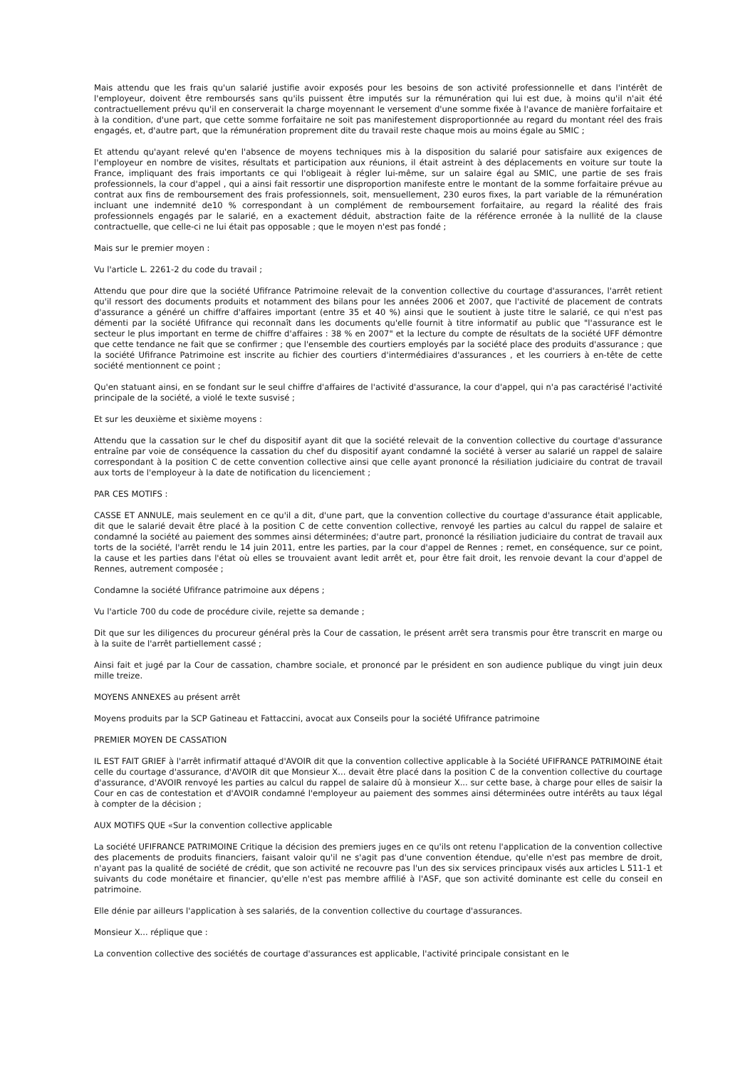Mais attendu que les frais qu'un salarié justifie avoir exposés pour les besoins de son activité professionnelle et dans l'intérêt de l'employeur, doivent être remboursés sans qu'ils puissent être imputés sur la rémunération qui lui est due, à moins qu'il n'ait été contractuellement prévu qu'il en conserverait la charge moyennant le versement d'une somme fixée à l'avance de manière forfaitaire et à la condition, d'une part, que cette somme forfaitaire ne soit pas manifestement disproportionnée au regard du montant réel des frais engagés, et, d'autre part, que la rémunération proprement dite du travail reste chaque mois au moins égale au SMIC ;
Et attendu qu'ayant relevé qu'en l'absence de moyens techniques mis à la disposition du salarié pour satisfaire aux exigences de l'employeur en nombre de visites, résultats et participation aux réunions, il était astreint à des déplacements en voiture sur toute la France, impliquant des frais importants ce qui l'obligeait à régler lui-même, sur un salaire égal au SMIC, une partie de ses frais professionnels, la cour d'appel , qui a ainsi fait ressortir une disproportion manifeste entre le montant de la somme forfaitaire prévue au contrat aux fins de remboursement des frais professionnels, soit, mensuellement, 230 euros fixes, la part variable de la rémunération incluant une indemnité de10 % correspondant à un complément de remboursement forfaitaire, au regard la réalité des frais professionnels engagés par le salarié, en a exactement déduit, abstraction faite de la référence erronée à la nullité de la clause contractuelle, que celle-ci ne lui était pas opposable ; que le moyen n'est pas fondé ;
Mais sur le premier moyen :
Vu l'article L. 2261-2 du code du travail ;
Attendu que pour dire que la société Ufifrance Patrimoine relevait de la convention collective du courtage d'assurances, l'arrêt retient qu'il ressort des documents produits et notamment des bilans pour les années 2006 et 2007, que l'activité de placement de contrats d'assurance a généré un chiffre d'affaires important (entre 35 et 40 %) ainsi que le soutient à juste titre le salarié, ce qui n'est pas démenti par la société Ufifrance qui reconnaît dans les documents qu'elle fournit à titre informatif au public que "l'assurance est le secteur le plus important en terme de chiffre d'affaires : 38 % en 2007" et la lecture du compte de résultats de la société UFF démontre que cette tendance ne fait que se confirmer ; que l'ensemble des courtiers employés par la société place des produits d'assurance ; que la société Ufifrance Patrimoine est inscrite au fichier des courtiers d'intermédiaires d'assurances , et les courriers à en-tête de cette société mentionnent ce point ;
Qu'en statuant ainsi, en se fondant sur le seul chiffre d'affaires de l'activité d'assurance, la cour d'appel, qui n'a pas caractérisé l'activité principale de la société, a violé le texte susvisé ;
Et sur les deuxième et sixième moyens :
Attendu que la cassation sur le chef du dispositif ayant dit que la société relevait de la convention collective du courtage d'assurance entraîne par voie de conséquence la cassation du chef du dispositif ayant condamné la société à verser au salarié un rappel de salaire correspondant à la position C de cette convention collective ainsi que celle ayant prononcé la résiliation judiciaire du contrat de travail aux torts de l'employeur à la date de notification du licenciement ;
PAR CES MOTIFS :
CASSE ET ANNULE, mais seulement en ce qu'il a dit, d'une part, que la convention collective du courtage d'assurance était applicable, dit que le salarié devait être placé à la position C de cette convention collective, renvoyé les parties au calcul du rappel de salaire et condamné la société au paiement des sommes ainsi déterminées; d'autre part, prononcé la résiliation judiciaire du contrat de travail aux torts de la société, l'arrêt rendu le 14 juin 2011, entre les parties, par la cour d'appel de Rennes ; remet, en conséquence, sur ce point, la cause et les parties dans l'état où elles se trouvaient avant ledit arrêt et, pour être fait droit, les renvoie devant la cour d'appel de Rennes, autrement composée ;
Condamne la société Ufifrance patrimoine aux dépens ;
Vu l'article 700 du code de procédure civile, rejette sa demande ;
Dit que sur les diligences du procureur général près la Cour de cassation, le présent arrêt sera transmis pour être transcrit en marge ou à la suite de l'arrêt partiellement cassé ;
Ainsi fait et jugé par la Cour de cassation, chambre sociale, et prononcé par le président en son audience publique du vingt juin deux mille treize.
MOYENS ANNEXES au présent arrêt
Moyens produits par la SCP Gatineau et Fattaccini, avocat aux Conseils pour la société Ufifrance patrimoine
PREMIER MOYEN DE CASSATION
IL EST FAIT GRIEF à l'arrêt infirmatif attaqué d'AVOIR dit que la convention collective applicable à la Société UFIFRANCE PATRIMOINE était celle du courtage d'assurance, d'AVOIR dit que Monsieur X... devait être placé dans la position C de la convention collective du courtage d'assurance, d'AVOIR renvoyé les parties au calcul du rappel de salaire dû à monsieur X... sur cette base, à charge pour elles de saisir la Cour en cas de contestation et d'AVOIR condamné l'employeur au paiement des sommes ainsi déterminées outre intérêts au taux légal à compter de la décision ;
AUX MOTIFS QUE «Sur la convention collective applicable
La société UFIFRANCE PATRIMOINE Critique la décision des premiers juges en ce qu'ils ont retenu l'application de la convention collective des placements de produits financiers, faisant valoir qu'il ne s'agit pas d'une convention étendue, qu'elle n'est pas membre de droit, n'ayant pas la qualité de société de crédit, que son activité ne recouvre pas l'un des six services principaux visés aux articles L 511-1 et suivants du code monétaire et financier, qu'elle n'est pas membre affilié à l'ASF, que son activité dominante est celle du conseil en patrimoine.
Elle dénie par ailleurs l'application à ses salariés, de la convention collective du courtage d'assurances.
Monsieur X... réplique que :
La convention collective des sociétés de courtage d'assurances est applicable, l'activité principale consistant en le